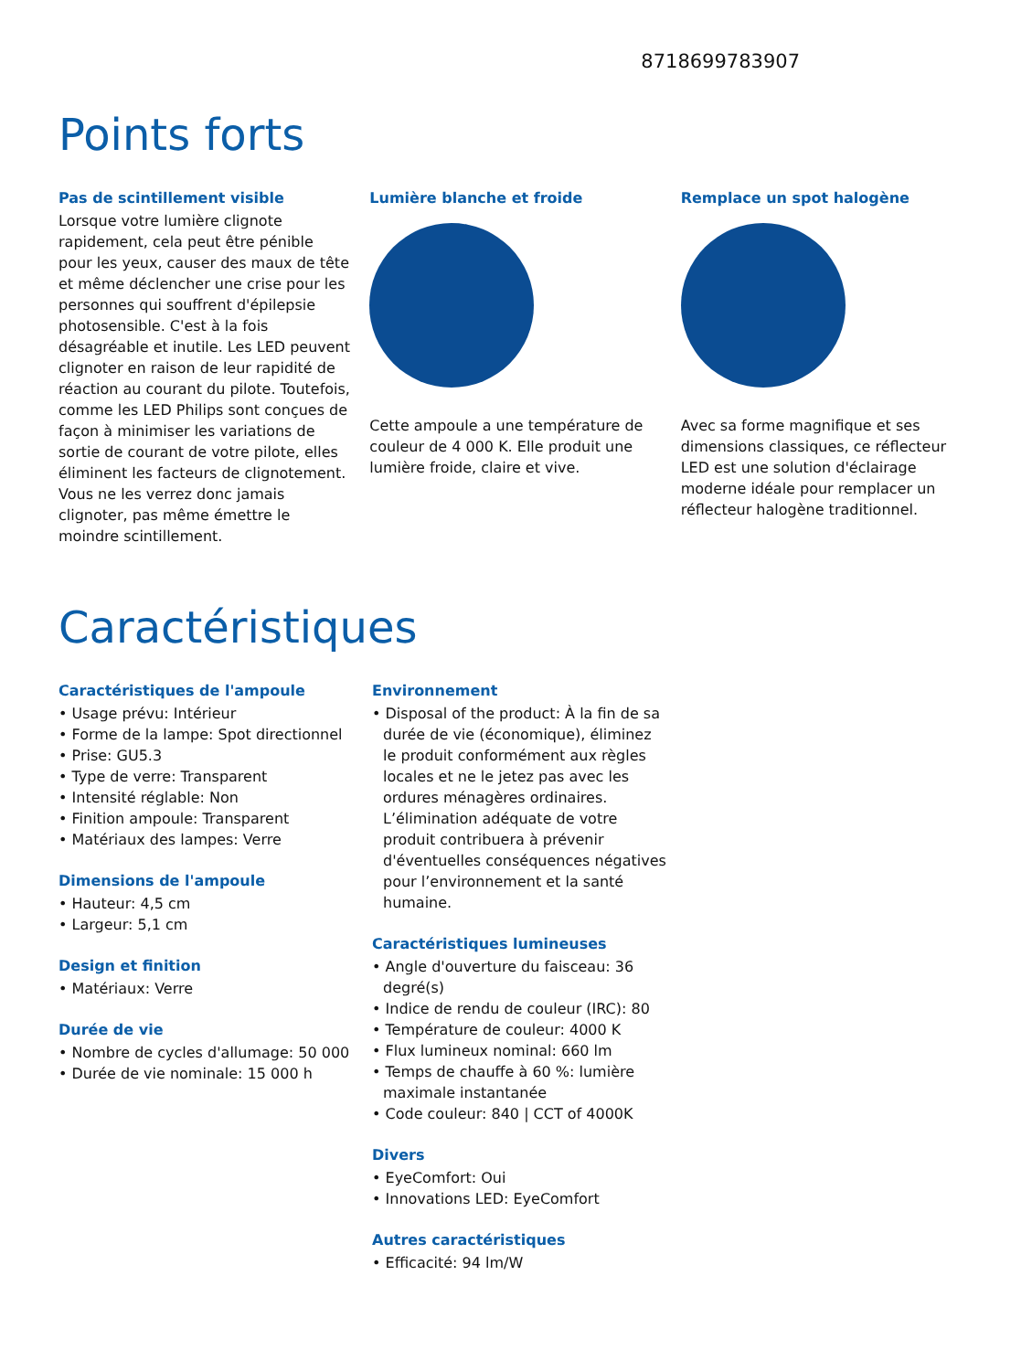8718699783907
Points forts
Pas de scintillement visible
Lorsque votre lumière clignote rapidement, cela peut être pénible pour les yeux, causer des maux de tête et même déclencher une crise pour les personnes qui souffrent d'épilepsie photosensible. C'est à la fois désagréable et inutile. Les LED peuvent clignoter en raison de leur rapidité de réaction au courant du pilote. Toutefois, comme les LED Philips sont conçues de façon à minimiser les variations de sortie de courant de votre pilote, elles éliminent les facteurs de clignotement. Vous ne les verrez donc jamais clignoter, pas même émettre le moindre scintillement.
Lumière blanche et froide
Cette ampoule a une température de couleur de 4 000 K. Elle produit une lumière froide, claire et vive.
Remplace un spot halogène
Avec sa forme magnifique et ses dimensions classiques, ce réflecteur LED est une solution d'éclairage moderne idéale pour remplacer un réflecteur halogène traditionnel.
Caractéristiques
Caractéristiques de l'ampoule
• Usage prévu: Intérieur
• Forme de la lampe: Spot directionnel
• Prise: GU5.3
• Type de verre: Transparent
• Intensité réglable: Non
• Finition ampoule: Transparent
• Matériaux des lampes: Verre
Dimensions de l'ampoule
• Hauteur: 4,5 cm
• Largeur: 5,1 cm
Design et finition
• Matériaux: Verre
Durée de vie
• Nombre de cycles d'allumage: 50 000
• Durée de vie nominale: 15 000 h
Environnement
• Disposal of the product: À la fin de sa durée de vie (économique), éliminez le produit conformément aux règles locales et ne le jetez pas avec les ordures ménagères ordinaires. L’élimination adéquate de votre produit contribuera à prévenir d'éventuelles conséquences négatives pour l’environnement et la santé humaine.
Caractéristiques lumineuses
• Angle d'ouverture du faisceau: 36 degré(s)
• Indice de rendu de couleur (IRC): 80
• Température de couleur: 4000 K
• Flux lumineux nominal: 660 lm
• Temps de chauffe à 60 %: lumière maximale instantanée
• Code couleur: 840 | CCT of 4000K
Divers
• EyeComfort: Oui
• Innovations LED: EyeComfort
Autres caractéristiques
• Efficacité: 94 lm/W